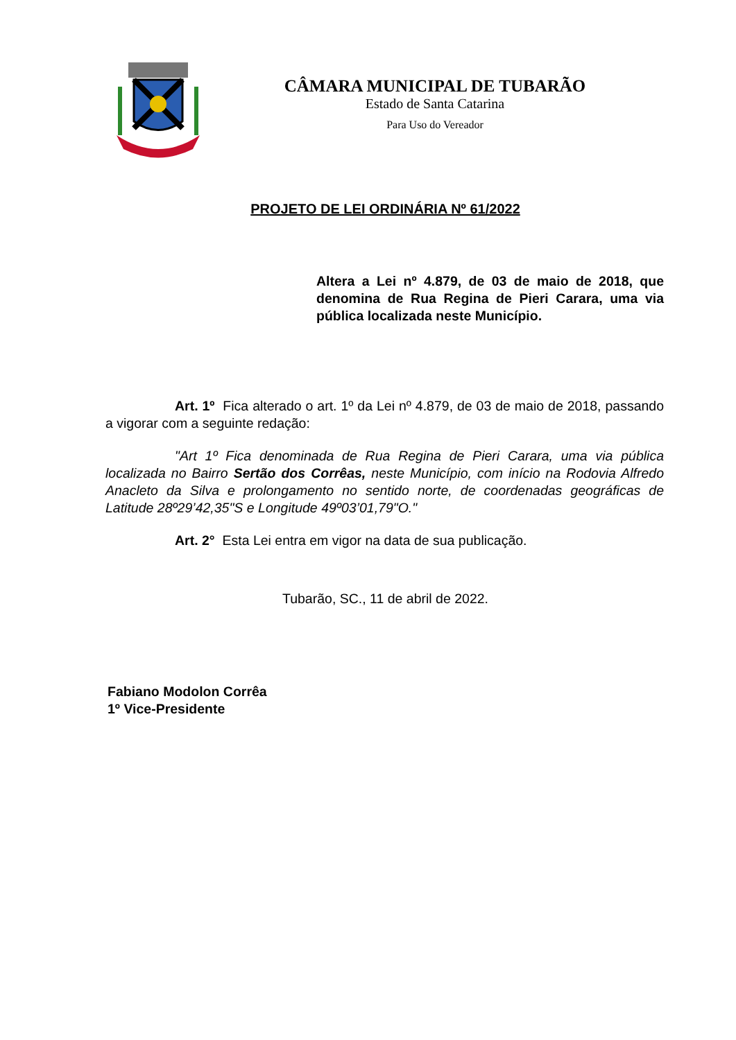CÂMARA MUNICIPAL DE TUBARÃO
Estado de Santa Catarina
Para Uso do Vereador
PROJETO DE LEI ORDINÁRIA Nº 61/2022
Altera a Lei nº 4.879, de 03 de maio de 2018, que denomina de Rua Regina de Pieri Carara, uma via pública localizada neste Município.
Art. 1º Fica alterado o art. 1º da Lei nº 4.879, de 03 de maio de 2018, passando a vigorar com a seguinte redação:
"Art 1º Fica denominada de Rua Regina de Pieri Carara, uma via pública localizada no Bairro Sertão dos Corrêas, neste Município, com início na Rodovia Alfredo Anacleto da Silva e prolongamento no sentido norte, de coordenadas geográficas de Latitude 28º29’42,35"S e Longitude 49º03’01,79"O."
Art. 2° Esta Lei entra em vigor na data de sua publicação.
Tubarão, SC., 11 de abril de 2022.
Fabiano Modolon Corrêa
1º Vice-Presidente